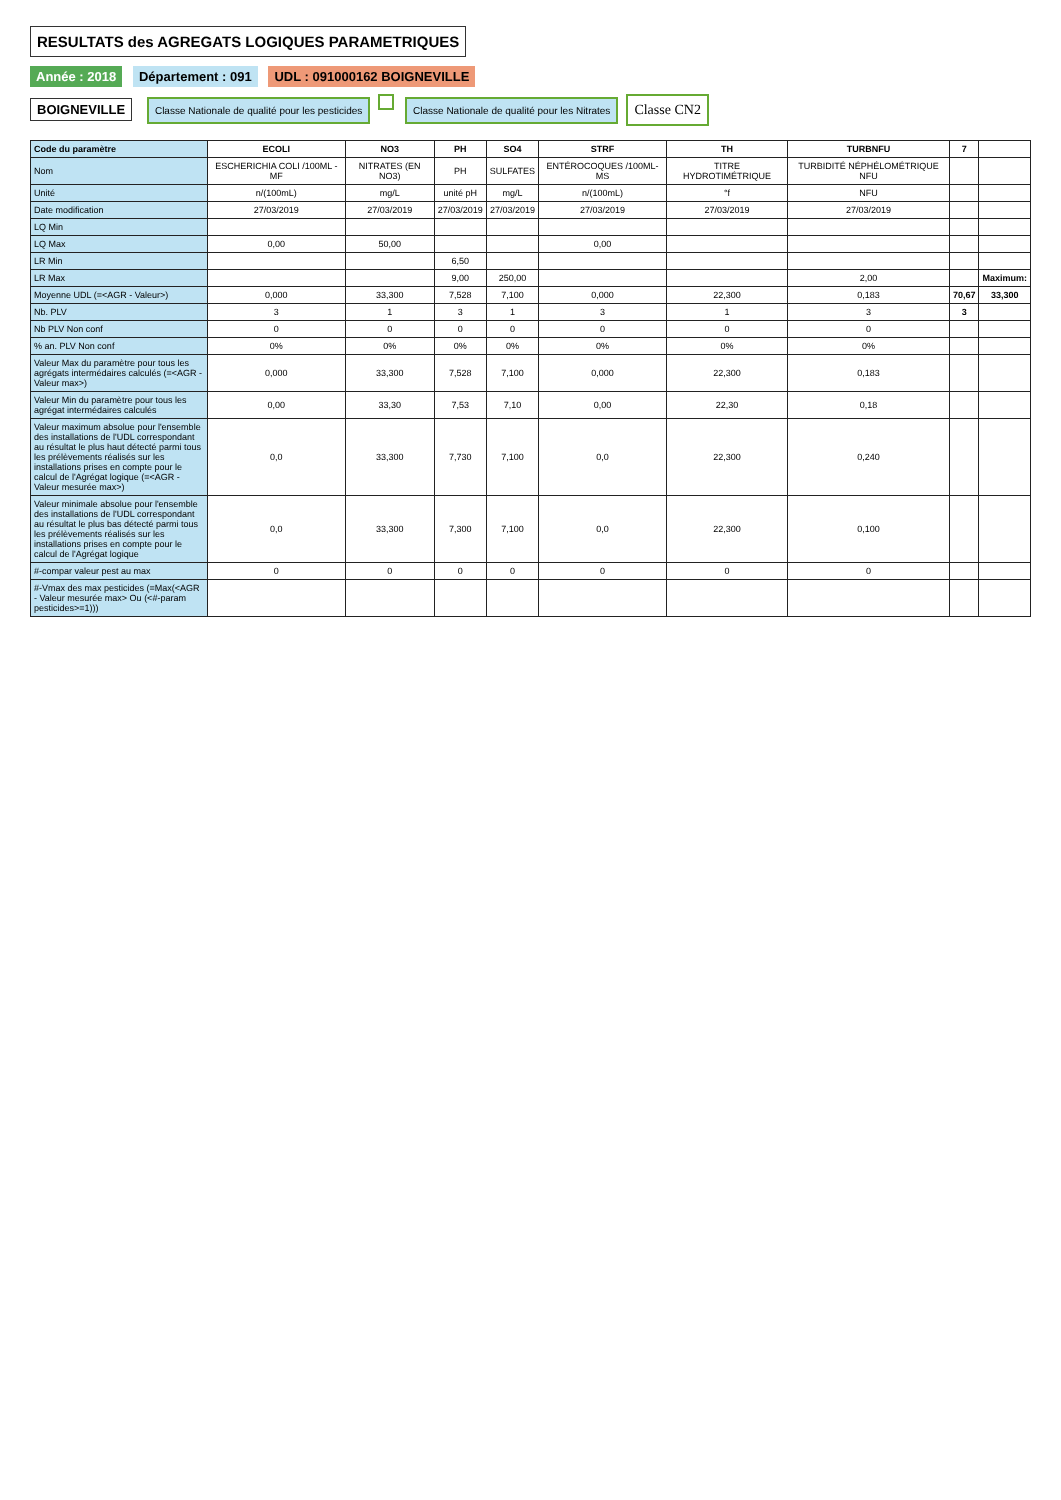RESULTATS des AGREGATS LOGIQUES PARAMETRIQUES
Année : 2018 Département : 091 UDL : 091000162 BOIGNEVILLE
BOIGNEVILLE Classe Nationale de qualité pour les pesticides Classe Nationale de qualité pour les Nitrates Classe CN2
| Code du paramètre | ECOLI | NO3 | PH | SO4 | STRF | TH | TURBNFU | 7 | |
| --- | --- | --- | --- | --- | --- | --- | --- | --- | --- |
| Nom | ESCHERICHIA COLI /100ML - MF | NITRATES (EN NO3) | PH | SULFATES | ENTÉROCOQUES /100ML-MS | TITRE HYDROTIMÉTRIQUE | TURBIDITÉ NÉPHÉLOMÉTRIQUE NFU | | |
| Unité | n/(100mL) | mg/L | unité pH | mg/L | n/(100mL) | °f | NFU | | |
| Date modification | 27/03/2019 | 27/03/2019 | 27/03/2019 | 27/03/2019 | 27/03/2019 | 27/03/2019 | 27/03/2019 | | |
| LQ Min | | | | | | | | | |
| LQ Max | 0,00 | 50,00 | | | 0,00 | | | | |
| LR Min | | | 6,50 | | | | | | |
| LR Max | | | 9,00 | 250,00 | | | 2,00 | | Maximum: |
| Moyenne UDL (=<AGR - Valeur>) | 0,000 | 33,300 | 7,528 | 7,100 | 0,000 | 22,300 | 0,183 | 70,67 | 33,300 |
| Nb. PLV | 3 | 1 | 3 | 1 | 3 | 1 | 3 | 3 | |
| Nb PLV Non conf | 0 | 0 | 0 | 0 | 0 | 0 | 0 | | |
| % an. PLV Non conf | 0% | 0% | 0% | 0% | 0% | 0% | 0% | | |
| Valeur Max du paramètre pour tous les agrégats intermédaires calculés (=<AGR - Valeur max>) | 0,000 | 33,300 | 7,528 | 7,100 | 0,000 | 22,300 | 0,183 | | |
| Valeur Min du paramètre pour tous les agrégat intermédaires calculés | 0,00 | 33,30 | 7,53 | 7,10 | 0,00 | 22,30 | 0,18 | | |
| Valeur maximum absolue pour l'ensemble des installations de l'UDL correspondant au résultat le plus haut détecté parmi tous les prélèvements réalisés sur les installations prises en compte pour le calcul de l'Agrégat logique (=<AGR - Valeur mesurée max>) | 0,0 | 33,300 | 7,730 | 7,100 | 0,0 | 22,300 | 0,240 | | |
| Valeur minimale absolue pour l'ensemble des installations de l'UDL correspondant au résultat le plus bas détecté parmi tous les prélèvements réalisés sur les installations prises en compte pour le calcul de l'Agrégat logique | 0,0 | 33,300 | 7,300 | 7,100 | 0,0 | 22,300 | 0,100 | | |
| #-compar valeur pest au max | 0 | 0 | 0 | 0 | 0 | 0 | 0 | | |
| #-Vmax des max pesticides (=Max(<AGR - Valeur mesurée max> Ou (<#-param pesticides>=1))) | | | | | | | | | |